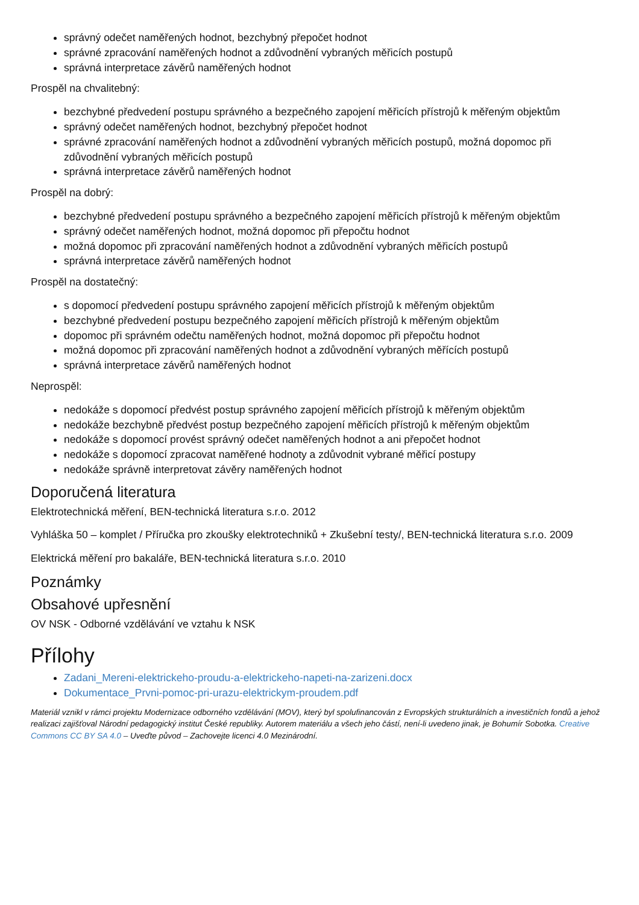správný odečet naměřených hodnot, bezchybný přepočet hodnot
správné zpracování naměřených hodnot a zdůvodnění vybraných měřicích postupů
správná interpretace závěrů naměřených hodnot
Prospěl na chvalitebný:
bezchybné předvedení postupu správného a bezpečného zapojení měřicích přístrojů k měřeným objektům
správný odečet naměřených hodnot, bezchybný přepočet hodnot
správné zpracování naměřených hodnot a zdůvodnění vybraných měřicích postupů, možná dopomoc při zdůvodnění vybraných měřicích postupů
správná interpretace závěrů naměřených hodnot
Prospěl na dobrý:
bezchybné předvedení postupu správného a bezpečného zapojení měřicích přístrojů k měřeným objektům
správný odečet naměřených hodnot, možná dopomoc při přepočtu hodnot
možná dopomoc při zpracování naměřených hodnot a zdůvodnění vybraných měřicích postupů
správná interpretace závěrů naměřených hodnot
Prospěl na dostatečný:
s dopomocí předvedení postupu správného zapojení měřicích přístrojů k měřeným objektům
bezchybné předvedení postupu bezpečného zapojení měřicích přístrojů k měřeným objektům
dopomoc při správném odečtu naměřených hodnot, možná dopomoc při přepočtu hodnot
možná dopomoc při zpracování naměřených hodnot a zdůvodnění vybraných měřících postupů
správná interpretace závěrů naměřených hodnot
Neprospěl:
nedokáže s dopomocí předvést postup správného zapojení měřicích přístrojů k měřeným objektům
nedokáže bezchybně předvést postup bezpečného zapojení měřicích přístrojů k měřeným objektům
nedokáže s dopomocí provést správný odečet naměřených hodnot a ani přepočet hodnot
nedokáže s dopomocí zpracovat naměřené hodnoty a zdůvodnit vybrané měřicí postupy
nedokáže správně interpretovat závěry naměřených hodnot
Doporučená literatura
Elektrotechnická měření, BEN-technická literatura s.r.o. 2012
Vyhláška 50 – komplet / Příručka pro zkoušky elektrotechniků + Zkušební testy/, BEN-technická literatura s.r.o. 2009
Elektrická měření pro bakaláře, BEN-technická literatura s.r.o. 2010
Poznámky
Obsahové upřesnění
OV NSK - Odborné vzdělávání ve vztahu k NSK
Přílohy
Zadani_Mereni-elektrickeho-proudu-a-elektrickeho-napeti-na-zarizeni.docx
Dokumentace_Prvni-pomoc-pri-urazu-elektrickym-proudem.pdf
Materiál vznikl v rámci projektu Modernizace odborného vzdělávání (MOV), který byl spolufinancován z Evropských strukturálních a investičních fondů a jehož realizaci zajišťoval Národní pedagogický institut České republiky. Autorem materiálu a všech jeho částí, není-li uvedeno jinak, je Bohumír Sobotka. Creative Commons CC BY SA 4.0 – Uveďte původ – Zachovejte licenci 4.0 Mezinárodní.